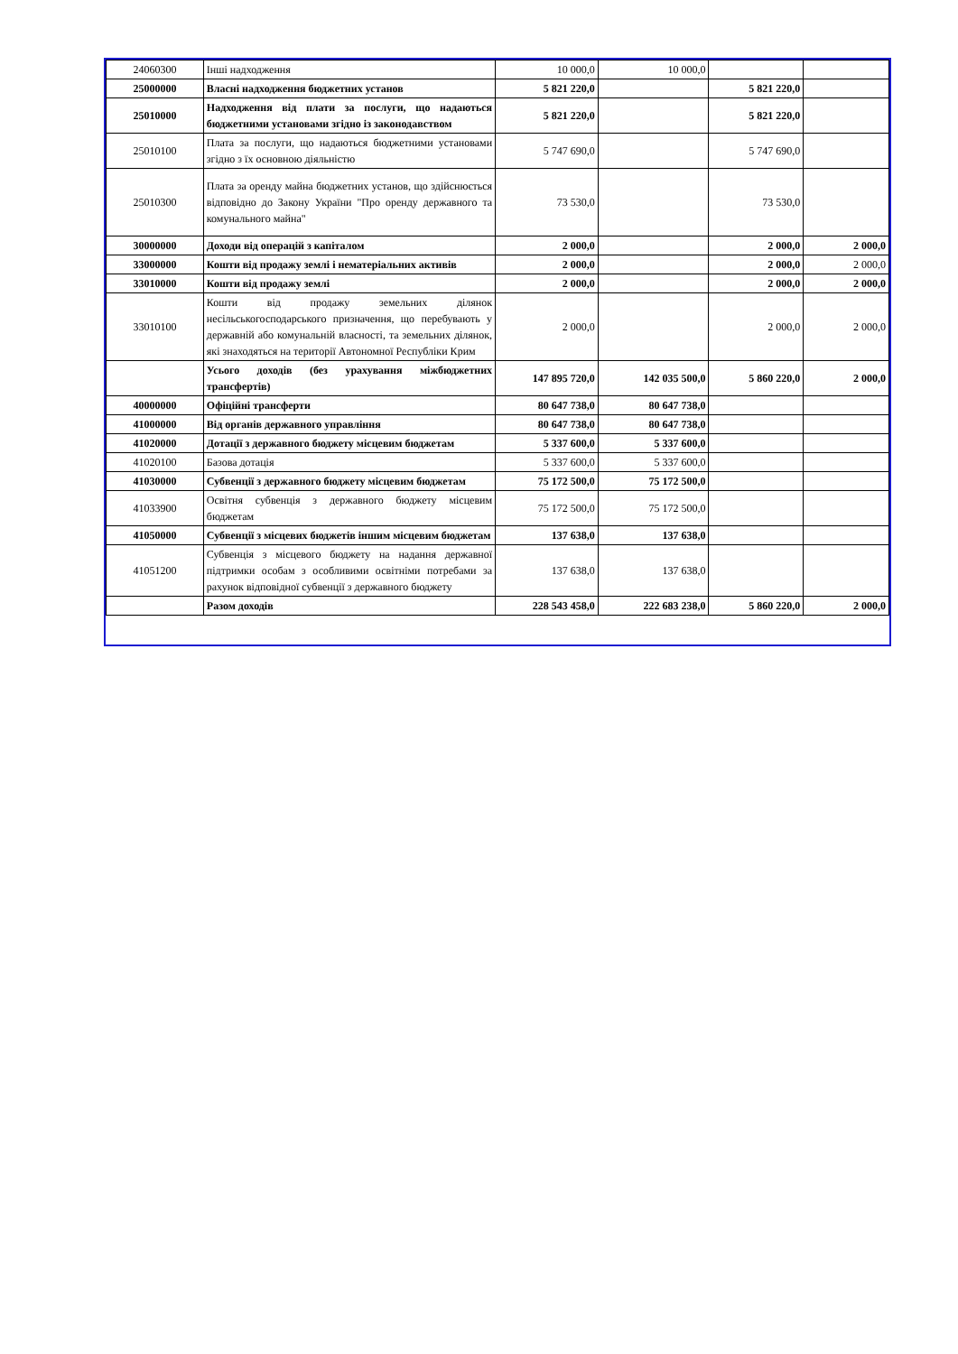| 24060300 | Інші надходження | 10 000,0 | 10 000,0 | | |
| 25000000 | Власні надходження бюджетних установ | 5 821 220,0 | | 5 821 220,0 | |
| 25010000 | Надходження від плати за послуги, що надаються бюджетними установами згідно із законодавством | 5 821 220,0 | | 5 821 220,0 | |
| 25010100 | Плата за послуги, що надаються бюджетними установами згідно з їх основною діяльністю | 5 747 690,0 | | 5 747 690,0 | |
| 25010300 | Плата за оренду майна бюджетних установ, що здійснюється відповідно до Закону України "Про оренду державного та комунального майна" | 73 530,0 | | 73 530,0 | |
| 30000000 | Доходи від операцій з капіталом | 2 000,0 | | 2 000,0 | 2 000,0 |
| 33000000 | Кошти від продажу землі і нематеріальних активів | 2 000,0 | | 2 000,0 | 2 000,0 |
| 33010000 | Кошти від продажу землі | 2 000,0 | | 2 000,0 | 2 000,0 |
| 33010100 | Кошти від продажу земельних ділянок несільськогосподарського призначення, що перебувають у державній або комунальній власності, та земельних ділянок, які знаходяться на території Автономної Республіки Крим | 2 000,0 | | 2 000,0 | 2 000,0 |
| | Усього доходів (без урахування міжбюджетних трансфертів) | 147 895 720,0 | 142 035 500,0 | 5 860 220,0 | 2 000,0 |
| 40000000 | Офіційні трансферти | 80 647 738,0 | 80 647 738,0 | | |
| 41000000 | Від органів державного управління | 80 647 738,0 | 80 647 738,0 | | |
| 41020000 | Дотації з державного бюджету місцевим бюджетам | 5 337 600,0 | 5 337 600,0 | | |
| 41020100 | Базова дотація | 5 337 600,0 | 5 337 600,0 | | |
| 41030000 | Субвенції з державного бюджету місцевим бюджетам | 75 172 500,0 | 75 172 500,0 | | |
| 41033900 | Освітня субвенція з державного бюджету місцевим бюджетам | 75 172 500,0 | 75 172 500,0 | | |
| 41050000 | Субвенції з місцевих бюджетів іншим місцевим бюджетам | 137 638,0 | 137 638,0 | | |
| 41051200 | Субвенція з місцевого бюджету на надання державної підтримки особам з особливими освітніми потребами за рахунок відповідної субвенції з державного бюджету | 137 638,0 | 137 638,0 | | |
| | Разом доходів | 228 543 458,0 | 222 683 238,0 | 5 860 220,0 | 2 000,0 |